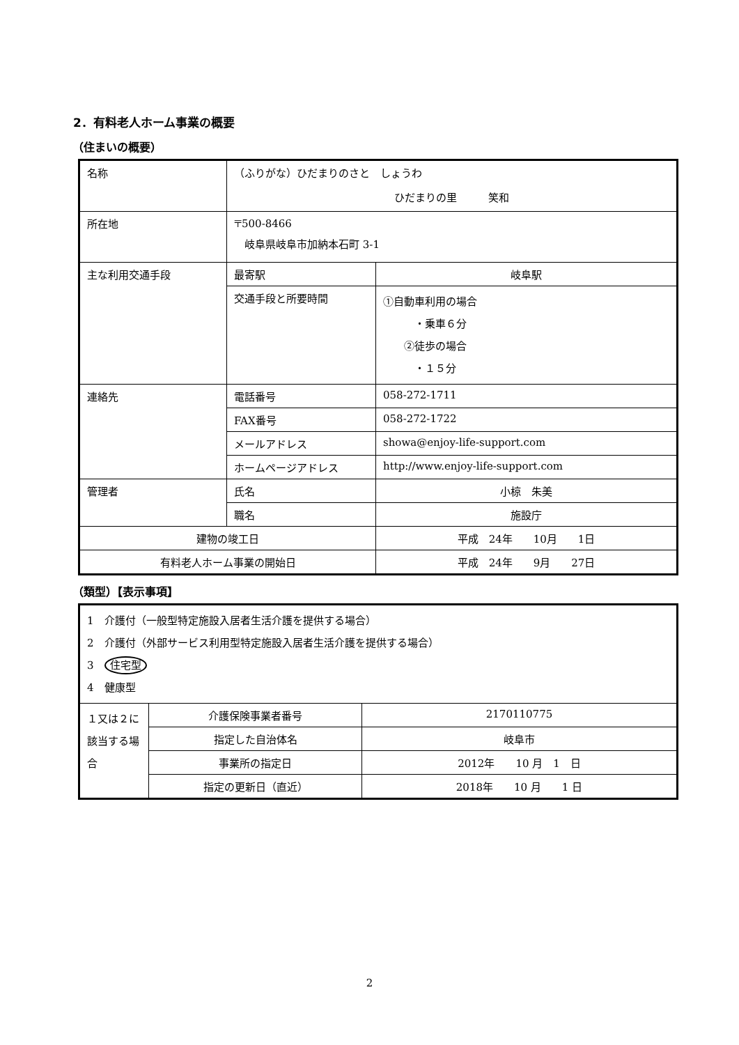2．有料老人ホーム事業の概要
（住まいの概要）
| 名称 | （ふりがな）ひだまりのさと しょうわ ひだまりの里 笑和 | |
| 所在地 | 〒500-8466 岐阜県岐阜市加納本石町 3-1 | |
| 主な利用交通手段 | 最寄駅 | 岐阜駅 |
| | 交通手段と所要時間 | ①自動車利用の場合 ・乗車６分 ②徒歩の場合 ・１５分 |
| 連絡先 | 電話番号 | 058-272-1711 |
| | FAX番号 | 058-272-1722 |
| | メールアドレス | showa@enjoy-life-support.com |
| | ホームページアドレス | http://www.enjoy-life-support.com |
| 管理者 | 氏名 | 小椋 朱美 |
| | 職名 | 施設庁 |
| 建物の竣工日 | | 平成 24年 10月 1日 |
| 有料老人ホーム事業の開始日 | | 平成 24年 9月 27日 |
（類型）【表示事項】
| 1 介護付（一般型特定施設入居者生活介護を提供する場合） 2 介護付（外部サービス利用型特定施設入居者生活介護を提供する場合） 3 住宅型 4 健康型 | | |
| １又は２に該当する場合 | 介護保険事業者番号 | 2170110775 |
| | 指定した自治体名 | 岐阜市 |
| | 事業所の指定日 | 2012年 10 月 1 日 |
| | 指定の更新日（直近） | 2018年 10 月 1 日 |
2